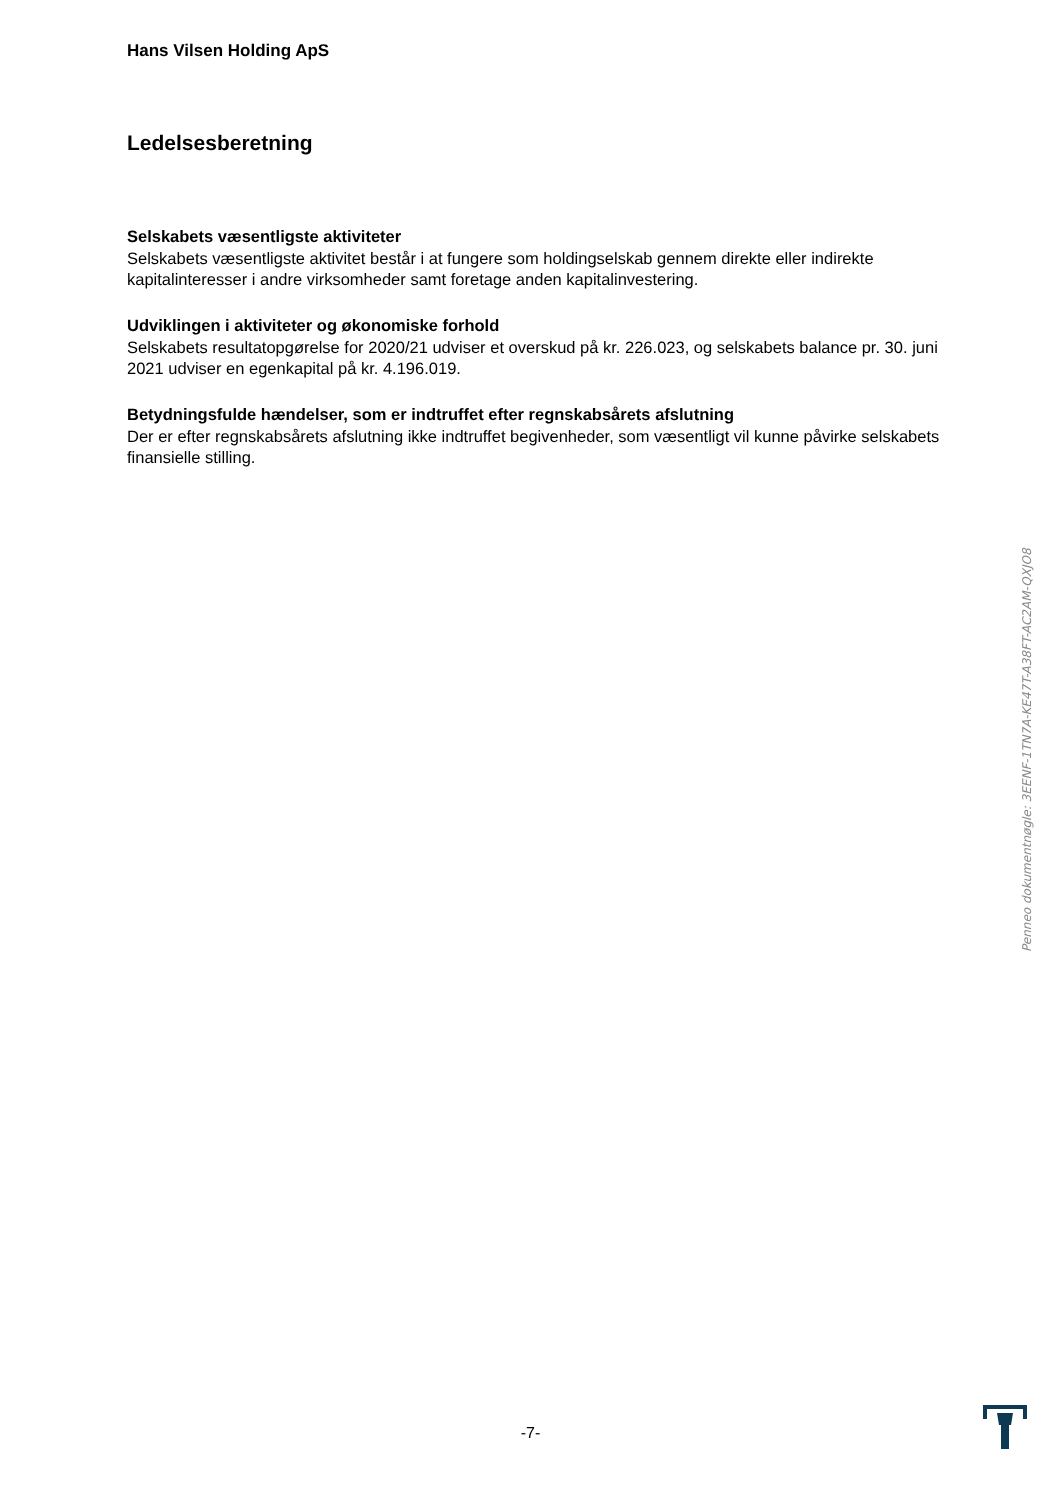Hans Vilsen Holding ApS
Ledelsesberetning
Selskabets væsentligste aktiviteter
Selskabets væsentligste aktivitet består i at fungere som holdingselskab gennem direkte eller indirekte kapitalinteresser i andre virksomheder samt foretage anden kapitalinvestering.
Udviklingen i aktiviteter og økonomiske forhold
Selskabets resultatopgørelse for 2020/21 udviser et overskud på kr. 226.023, og selskabets balance pr. 30. juni 2021 udviser en egenkapital på kr. 4.196.019.
Betydningsfulde hændelser, som er indtruffet efter regnskabsårets afslutning
Der er efter regnskabsårets afslutning ikke indtruffet begivenheder, som væsentligt vil kunne påvirke selskabets finansielle stilling.
Penneo dokumentnøgle: 3EENF-1TN7A-KE47T-A38FT-AC2AM-QXJO8
-7-